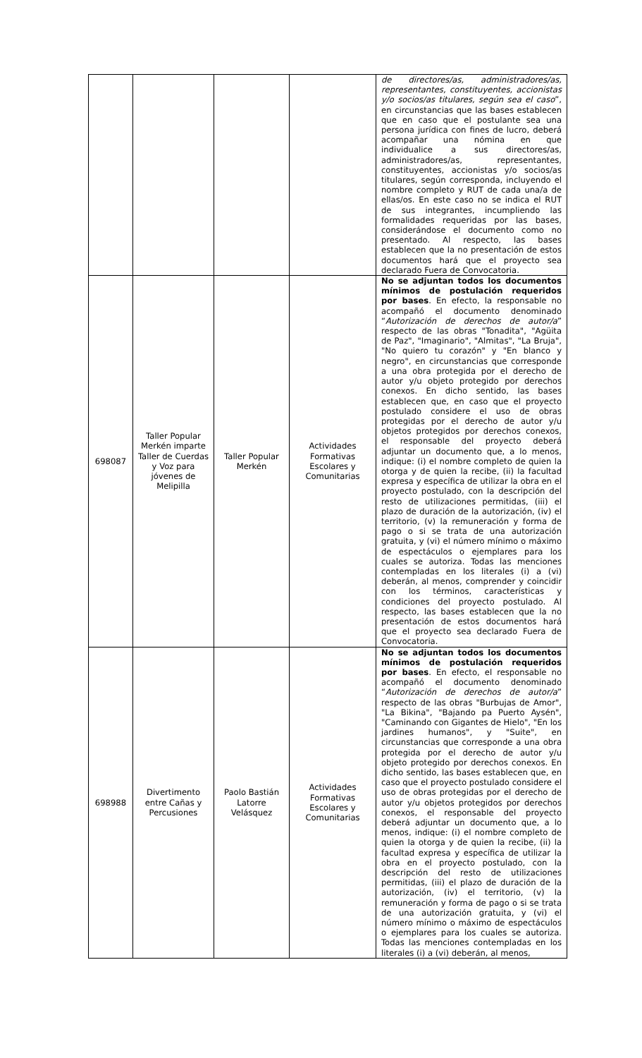| | | | | de directores/as, administradores/as, representantes, constituyentes, accionistas y/o socios/as titulares, según sea el caso ”, en circunstancias que las bases establecen que en caso que el postulante sea una persona jurídica con fines de lucro, deberá acompañar una nómina en que individualice a sus directores/as, administradores/as, representantes, constituyentes, accionistas y/o socios/as titulares, según corresponda, incluyendo el nombre completo y RUT de cada una/a de ellas/os. En este caso no se indica el RUT de sus integrantes, incumpliendo las formalidades requeridas por las bases, considerándose el documento como no presentado. Al respecto, las bases establecen que la no presentación de estos documentos hará que el proyecto sea declarado Fuera de Convocatoria. |
| 698087 | Taller Popular Merkén imparte Taller de Cuerdas y Voz para jóvenes de Melipilla | Taller Popular Merkén | Actividades Formativas Escolares y Comunitarias | No se adjuntan todos los documentos mínimos de postulación requeridos por bases . En efecto, la responsable no acompañó el documento denominado “ Autorización de derechos de autor/a ” respecto de las obras "Tonadita", "Agüita de Paz", "Imaginario", "Almitas", "La Bruja", "No quiero tu corazón" y "En blanco y negro", en circunstancias que corresponde a una obra protegida por el derecho de autor y/u objeto protegido por derechos conexos. En dicho sentido, las bases establecen que, en caso que el proyecto postulado considere el uso de obras protegidas por el derecho de autor y/u objetos protegidos por derechos conexos, el responsable del proyecto deberá adjuntar un documento que, a lo menos, indique: (i) el nombre completo de quien la otorga y de quien la recibe, (ii) la facultad expresa y específica de utilizar la obra en el proyecto postulado, con la descripción del resto de utilizaciones permitidas, (iii) el plazo de duración de la autorización, (iv) el territorio, (v) la remuneración y forma de pago o si se trata de una autorización gratuita, y (vi) el número mínimo o máximo de espectáculos o ejemplares para los cuales se autoriza. Todas las menciones contempladas en los literales (i) a (vi) deberán, al menos, comprender y coincidir con los términos, características y condiciones del proyecto postulado. Al respecto, las bases establecen que la no presentación de estos documentos hará que el proyecto sea declarado Fuera de Convocatoria. |
| 698988 | Divertimento entre Cañas y Percusiones | Paolo Bastián Latorre Velásquez | Actividades Formativas Escolares y Comunitarias | No se adjuntan todos los documentos mínimos de postulación requeridos por bases . En efecto, el responsable no acompañó el documento denominado “ Autorización de derechos de autor/a ” respecto de las obras "Burbujas de Amor", "La Bikina", "Bajando pa Puerto Aysén", "Caminando con Gigantes de Hielo", "En los jardines humanos", y "Suite", en circunstancias que corresponde a una obra protegida por el derecho de autor y/u objeto protegido por derechos conexos. En dicho sentido, las bases establecen que, en caso que el proyecto postulado considere el uso de obras protegidas por el derecho de autor y/u objetos protegidos por derechos conexos, el responsable del proyecto deberá adjuntar un documento que, a lo menos, indique: (i) el nombre completo de quien la otorga y de quien la recibe, (ii) la facultad expresa y específica de utilizar la obra en el proyecto postulado, con la descripción del resto de utilizaciones permitidas, (iii) el plazo de duración de la autorización, (iv) el territorio, (v) la remuneración y forma de pago o si se trata de una autorización gratuita, y (vi) el número mínimo o máximo de espectáculos o ejemplares para los cuales se autoriza. Todas las menciones contempladas en los literales (i) a (vi) deberán, al menos, |